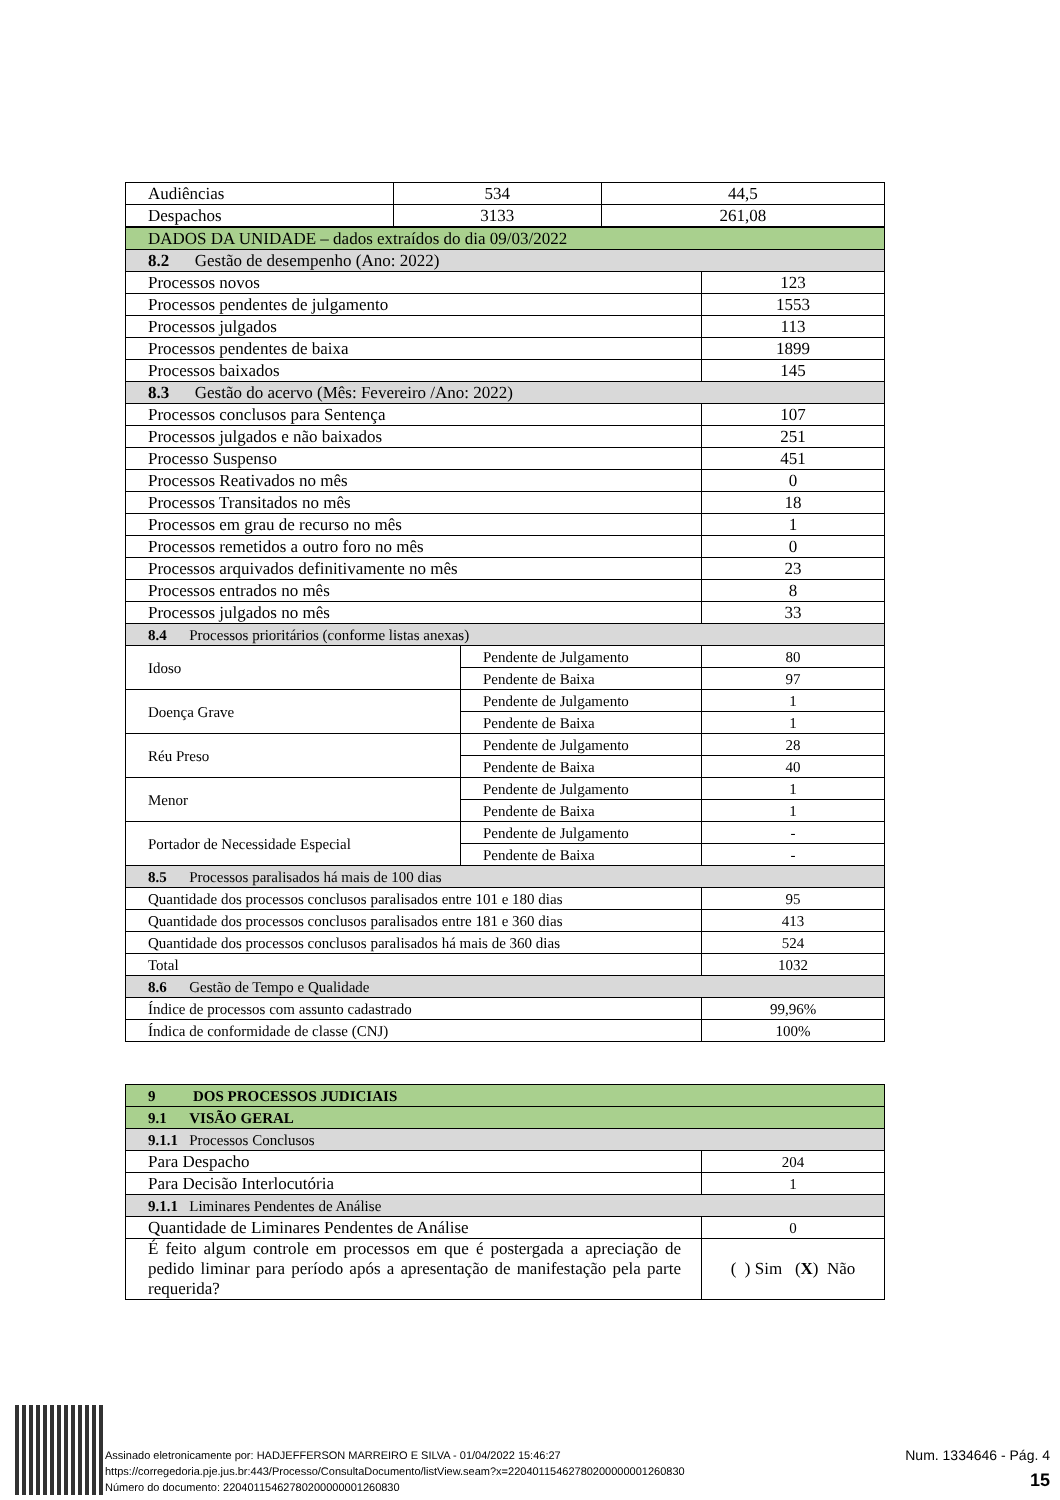| Audiências | 534 | 44,5 |
| Despachos | 3133 | 261,08 |
| DADOS DA UNIDADE – dados extraídos do dia 09/03/2022 | | |
| 8.2 Gestão de desempenho (Ano: 2022) | | |
| Processos novos | | 123 |
| Processos pendentes de julgamento | | 1553 |
| Processos julgados | | 113 |
| Processos pendentes de baixa | | 1899 |
| Processos baixados | | 145 |
| 8.3 Gestão do acervo (Mês: Fevereiro /Ano: 2022) | | |
| Processos conclusos para Sentença | | 107 |
| Processos julgados e não baixados | | 251 |
| Processo Suspenso | | 451 |
| Processos Reativados no mês | | 0 |
| Processos Transitados no mês | | 18 |
| Processos em grau de recurso no mês | | 1 |
| Processos remetidos a outro foro no mês | | 0 |
| Processos arquivados definitivamente no mês | | 23 |
| Processos entrados no mês | | 8 |
| Processos julgados no mês | | 33 |
| 8.4 Processos prioritários (conforme listas anexas) | | |
| Idoso | Pendente de Julgamento | 80 |
| | Pendente de Baixa | 97 |
| Doença Grave | Pendente de Julgamento | 1 |
| | Pendente de Baixa | 1 |
| Réu Preso | Pendente de Julgamento | 28 |
| | Pendente de Baixa | 40 |
| Menor | Pendente de Julgamento | 1 |
| | Pendente de Baixa | 1 |
| Portador de Necessidade Especial | Pendente de Julgamento | - |
| | Pendente de Baixa | - |
| 8.5 Processos paralisados há mais de 100 dias | | |
| Quantidade dos processos conclusos paralisados entre 101 e 180 dias | | 95 |
| Quantidade dos processos conclusos paralisados entre 181 e 360 dias | | 413 |
| Quantidade dos processos conclusos paralisados há mais de 360 dias | | 524 |
| Total | | 1032 |
| 8.6 Gestão de Tempo e Qualidade | | |
| Índice de processos com assunto cadastrado | | 99,96% |
| Índica de conformidade de classe (CNJ) | | 100% |
| 9 DOS PROCESSOS JUDICIAIS | |
| 9.1 VISÃO GERAL | |
| 9.1.1 Processos Conclusos | |
| Para Despacho | 204 |
| Para Decisão Interlocutória | 1 |
| 9.1.1 Liminares Pendentes de Análise | |
| Quantidade de Liminares Pendentes de Análise | 0 |
| É feito algum controle em processos em que é postergada a apreciação de pedido liminar para período após a apresentação de manifestação pela parte requerida? | ( ) Sim ( X ) Não |
Assinado eletronicamente por: HADJEFFERSON MARREIRO E SILVA - 01/04/2022 15:46:27
https://corregedoria.pje.jus.br:443/Processo/ConsultaDocumento/listView.seam?x=22040115462780200000001260830
Número do documento: 22040115462780200000001260830
Num. 1334646 - Pág. 4
15